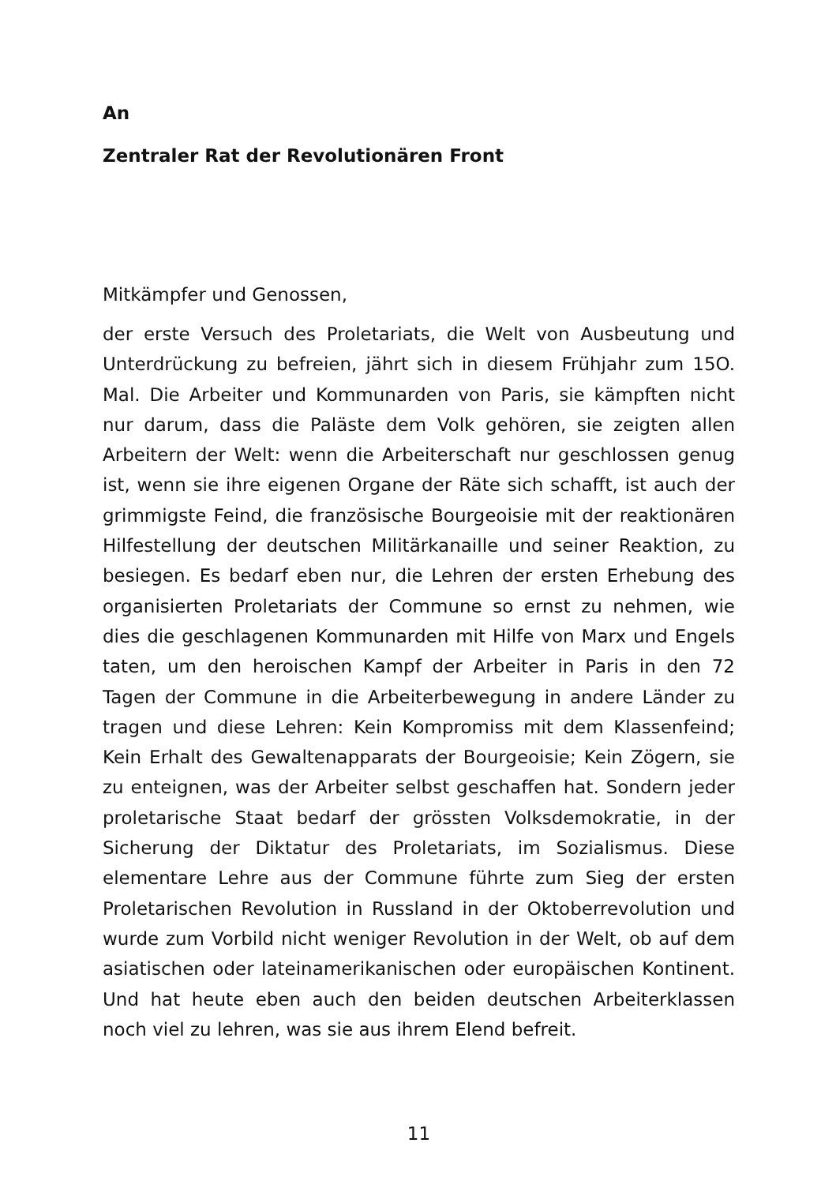An
Zentraler Rat der Revolutionären Front
Mitkämpfer und Genossen,
der erste Versuch des Proletariats, die Welt von Ausbeutung und Unterdrückung zu befreien, jährt sich in diesem Frühjahr zum 15O. Mal. Die Arbeiter und Kommunarden von Paris, sie kämpften nicht nur darum, dass die Paläste dem Volk gehören, sie zeigten allen Arbeitern der Welt: wenn die Arbeiterschaft nur geschlossen genug ist, wenn sie ihre eigenen Organe der Räte sich schafft, ist auch der grimmigste Feind, die französische Bourgeoisie mit der reaktionären Hilfestellung der deutschen Militärkanaille und seiner Reaktion, zu besiegen. Es bedarf eben nur, die Lehren der ersten Erhebung des organisierten Proletariats der Commune so ernst zu nehmen, wie dies die geschlagenen Kommunarden mit Hilfe von Marx und Engels taten, um den heroischen Kampf der Arbeiter in Paris in den 72 Tagen der Commune in die Arbeiterbewegung in andere Länder zu tragen und diese Lehren: Kein Kompromiss mit dem Klassenfeind; Kein Erhalt des Gewaltenapparats der Bourgeoisie; Kein Zögern, sie zu enteignen, was der Arbeiter selbst geschaffen hat. Sondern jeder proletarische Staat bedarf der grössten Volksdemokratie, in der Sicherung der Diktatur des Proletariats, im Sozialismus. Diese elementare Lehre aus der Commune führte zum Sieg der ersten Proletarischen Revolution in Russland in der Oktoberrevolution und wurde zum Vorbild nicht weniger Revolution in der Welt, ob auf dem asiatischen oder lateinamerikanischen oder europäischen Kontinent. Und hat heute eben auch den beiden deutschen Arbeiterklassen noch viel zu lehren, was sie aus ihrem Elend befreit.
11